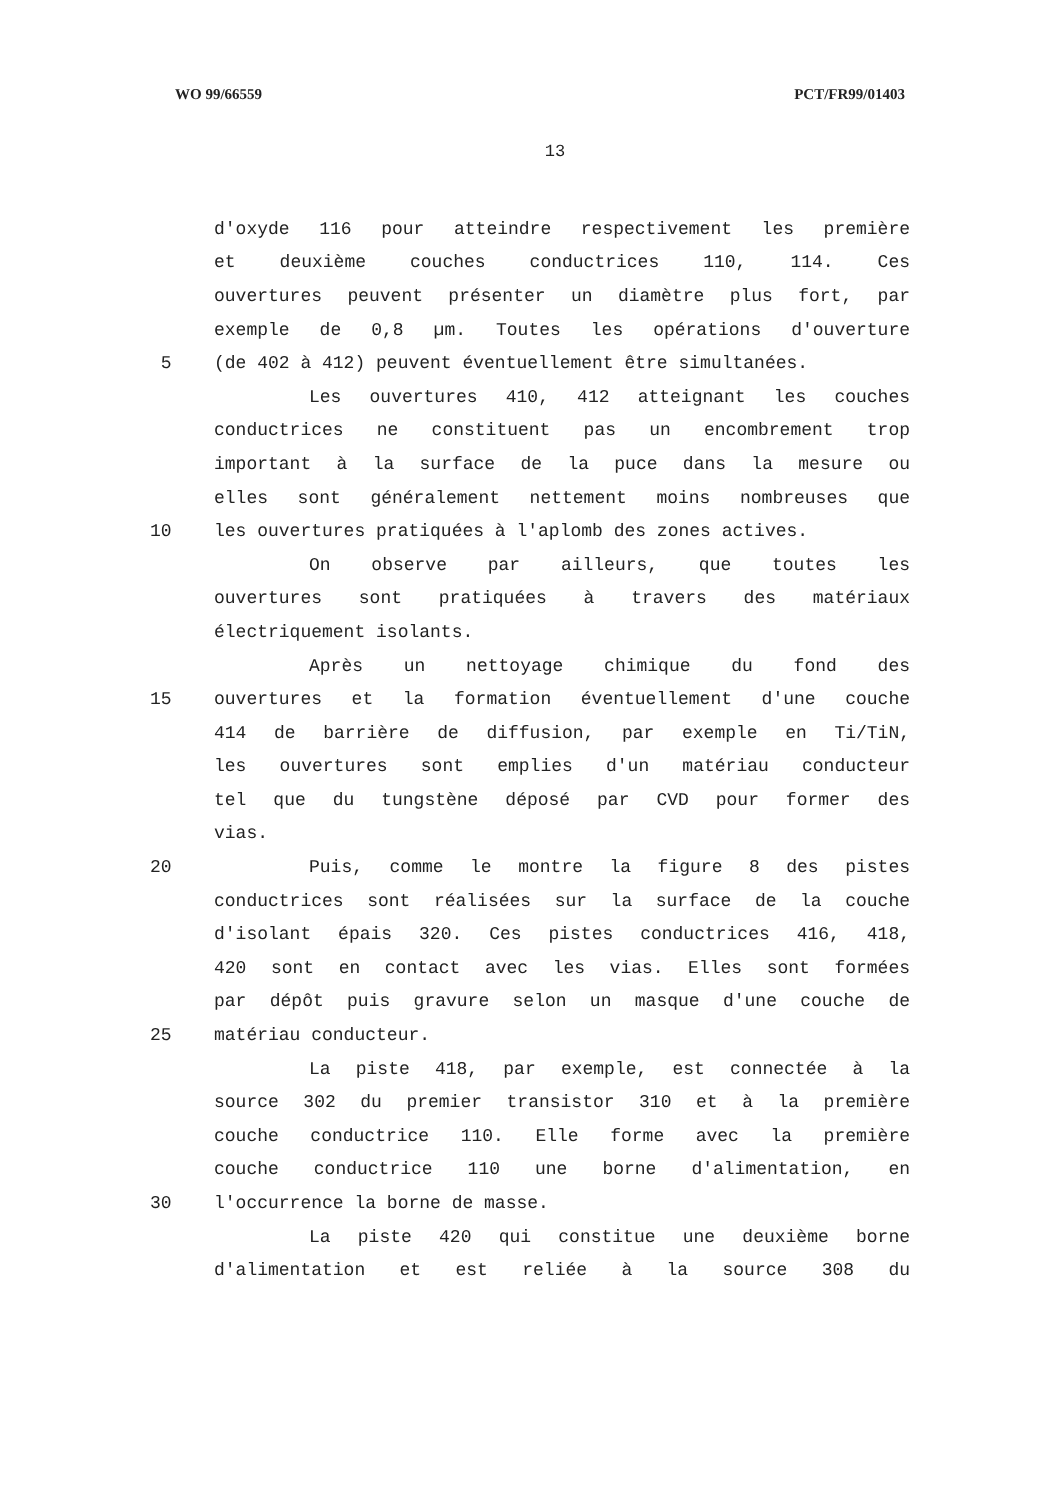WO 99/66559 PCT/FR99/01403
13
d'oxyde 116 pour atteindre respectivement les première
et deuxième couches conductrices 110, 114. Ces
ouvertures peuvent présenter un diamètre plus fort, par
exemple de 0,8 µm. Toutes les opérations d'ouverture
5 (de 402 à 412) peuvent éventuellement être simultanées.
Les ouvertures 410, 412 atteignant les couches
conductrices ne constituent pas un encombrement trop
important à la surface de la puce dans la mesure ou
elles sont généralement nettement moins nombreuses que
10 les ouvertures pratiquées à l'aplomb des zones actives.
On observe par ailleurs, que toutes les
ouvertures sont pratiquées à travers des matériaux
électriquement isolants.
Après un nettoyage chimique du fond des
15 ouvertures et la formation éventuellement d'une couche
414 de barrière de diffusion, par exemple en Ti/TiN,
les ouvertures sont emplies d'un matériau conducteur
tel que du tungstène déposé par CVD pour former des
vias.
20 Puis, comme le montre la figure 8 des pistes
conductrices sont réalisées sur la surface de la couche
d'isolant épais 320. Ces pistes conductrices 416, 418,
420 sont en contact avec les vias. Elles sont formées
par dépôt puis gravure selon un masque d'une couche de
25 matériau conducteur.
La piste 418, par exemple, est connectée à la
source 302 du premier transistor 310 et à la première
couche conductrice 110. Elle forme avec la première
couche conductrice 110 une borne d'alimentation, en
30 l'occurrence la borne de masse.
La piste 420 qui constitue une deuxième borne
d'alimentation et est reliée à la source 308 du